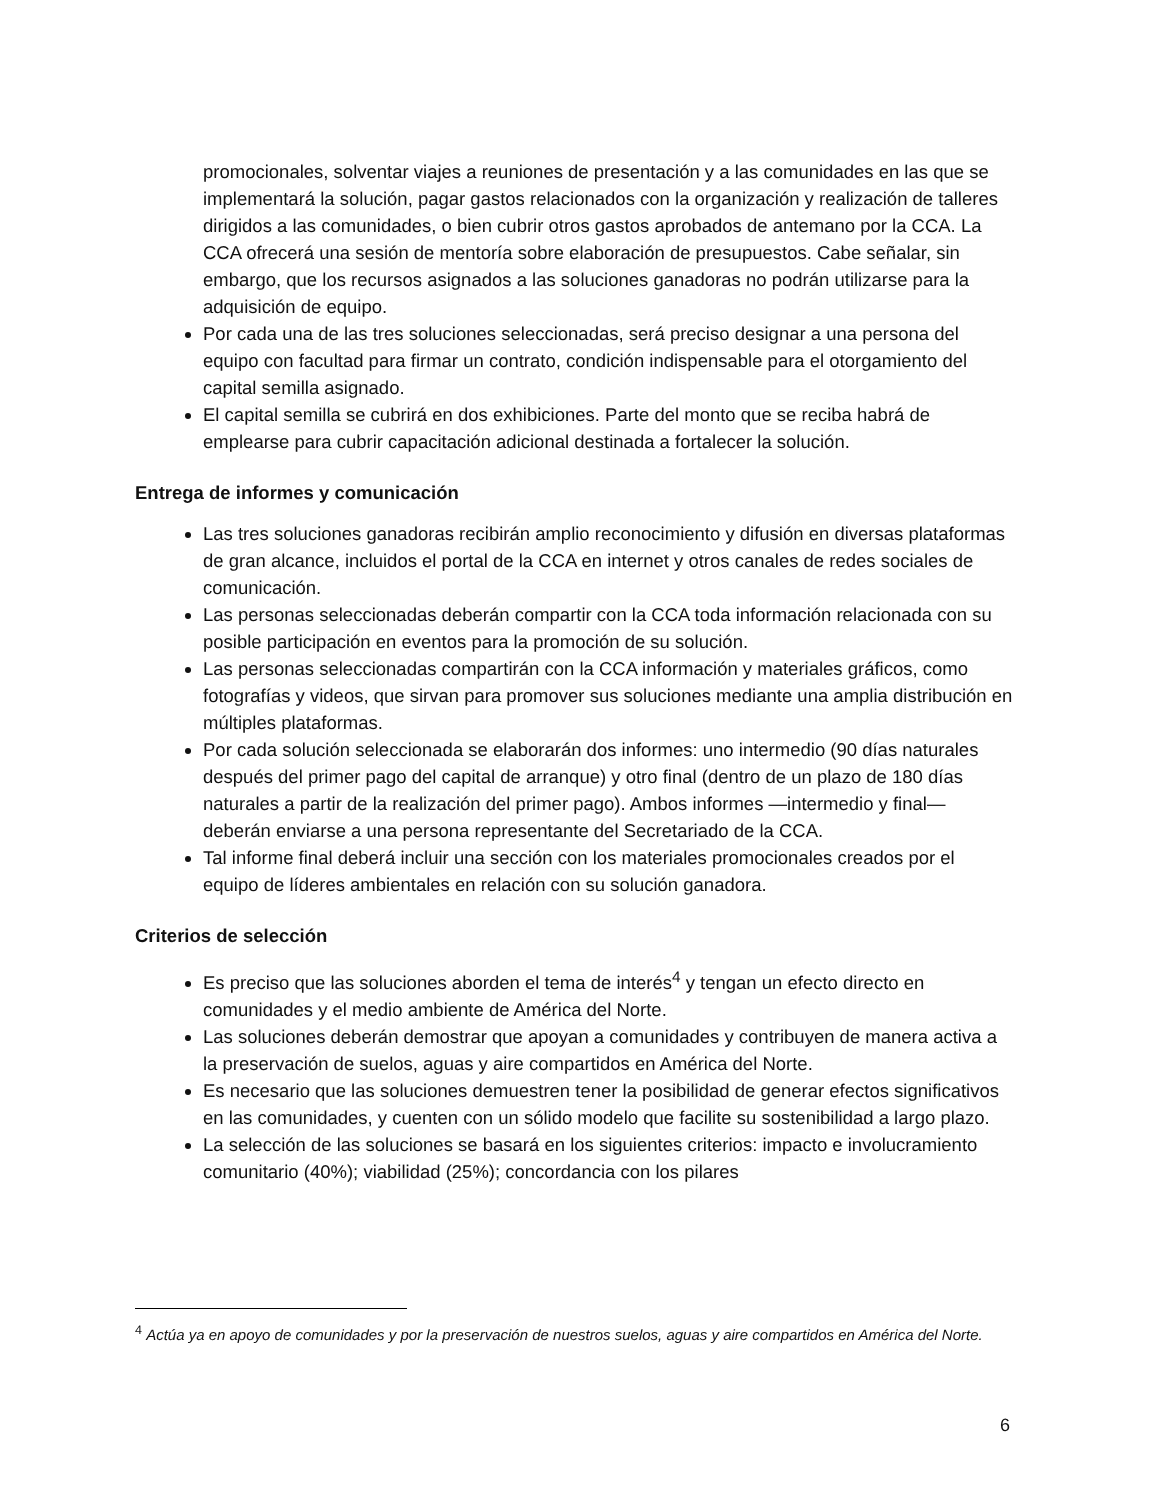promocionales, solventar viajes a reuniones de presentación y a las comunidades en las que se implementará la solución, pagar gastos relacionados con la organización y realización de talleres dirigidos a las comunidades, o bien cubrir otros gastos aprobados de antemano por la CCA. La CCA ofrecerá una sesión de mentoría sobre elaboración de presupuestos. Cabe señalar, sin embargo, que los recursos asignados a las soluciones ganadoras no podrán utilizarse para la adquisición de equipo.
Por cada una de las tres soluciones seleccionadas, será preciso designar a una persona del equipo con facultad para firmar un contrato, condición indispensable para el otorgamiento del capital semilla asignado.
El capital semilla se cubrirá en dos exhibiciones. Parte del monto que se reciba habrá de emplearse para cubrir capacitación adicional destinada a fortalecer la solución.
Entrega de informes y comunicación
Las tres soluciones ganadoras recibirán amplio reconocimiento y difusión en diversas plataformas de gran alcance, incluidos el portal de la CCA en internet y otros canales de redes sociales de comunicación.
Las personas seleccionadas deberán compartir con la CCA toda información relacionada con su posible participación en eventos para la promoción de su solución.
Las personas seleccionadas compartirán con la CCA información y materiales gráficos, como fotografías y videos, que sirvan para promover sus soluciones mediante una amplia distribución en múltiples plataformas.
Por cada solución seleccionada se elaborarán dos informes: uno intermedio (90 días naturales después del primer pago del capital de arranque) y otro final (dentro de un plazo de 180 días naturales a partir de la realización del primer pago). Ambos informes —intermedio y final— deberán enviarse a una persona representante del Secretariado de la CCA.
Tal informe final deberá incluir una sección con los materiales promocionales creados por el equipo de líderes ambientales en relación con su solución ganadora.
Criterios de selección
Es preciso que las soluciones aborden el tema de interés<sup>4</sup> y tengan un efecto directo en comunidades y el medio ambiente de América del Norte.
Las soluciones deberán demostrar que apoyan a comunidades y contribuyen de manera activa a la preservación de suelos, aguas y aire compartidos en América del Norte.
Es necesario que las soluciones demuestren tener la posibilidad de generar efectos significativos en las comunidades, y cuenten con un sólido modelo que facilite su sostenibilidad a largo plazo.
La selección de las soluciones se basará en los siguientes criterios: impacto e involucramiento comunitario (40%); viabilidad (25%); concordancia con los pilares
<sup>4</sup> Actúa ya en apoyo de comunidades y por la preservación de nuestros suelos, aguas y aire compartidos en América del Norte.
6